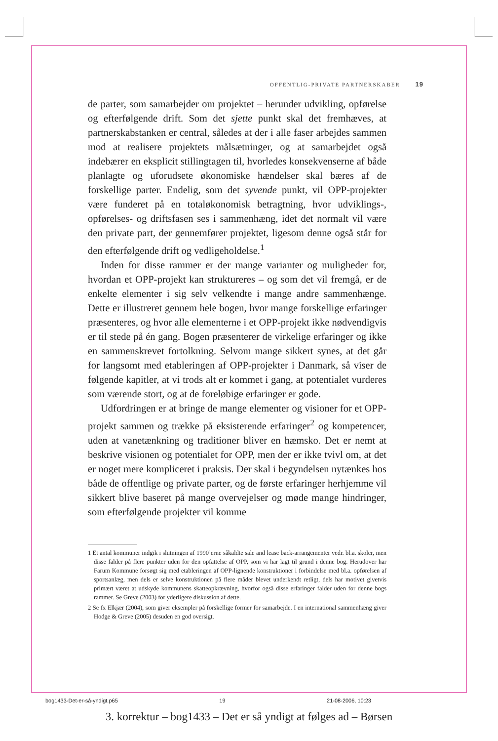OFFENTLIG-PRIVATE PARTNERSKABER 19
de parter, som samarbejder om projektet – herunder udvikling, opførelse og efterfølgende drift. Som det sjette punkt skal det fremhæves, at partnerskabstanken er central, således at der i alle faser arbejdes sammen mod at realisere projektets målsætninger, og at samarbejdet også indebærer en eksplicit stillingtagen til, hvorledes konsekvenserne af både planlagte og uforudsete økonomiske hændelser skal bæres af de forskellige parter. Endelig, som det syvende punkt, vil OPP-projekter være funderet på en totaløkonomisk betragtning, hvor udviklings-, opførelses- og driftsfasen ses i sammenhæng, idet det normalt vil være den private part, der gennemfører projektet, ligesom denne også står for den efterfølgende drift og vedligeholdelse.<sup>1</sup>
Inden for disse rammer er der mange varianter og muligheder for, hvordan et OPP-projekt kan struktureres – og som det vil fremgå, er de enkelte elementer i sig selv velkendte i mange andre sammenhænge. Dette er illustreret gennem hele bogen, hvor mange forskellige erfaringer præsenteres, og hvor alle elementerne i et OPP-projekt ikke nødvendigvis er til stede på én gang. Bogen præsenterer de virkelige erfaringer og ikke en sammenskrevet fortolkning. Selvom mange sikkert synes, at det går for langsomt med etableringen af OPP-projekter i Danmark, så viser de følgende kapitler, at vi trods alt er kommet i gang, at potentialet vurderes som værende stort, og at de foreløbige erfaringer er gode.
Udfordringen er at bringe de mange elementer og visioner for et OPP-projekt sammen og trække på eksisterende erfaringer<sup>2</sup> og kompetencer, uden at vanetænkning og traditioner bliver en hæmsko. Det er nemt at beskrive visionen og potentialet for OPP, men der er ikke tvivl om, at det er noget mere kompliceret i praksis. Der skal i begyndelsen nytænkes hos både de offentlige og private parter, og de første erfaringer herhjemme vil sikkert blive baseret på mange overvejelser og møde mange hindringer, som efterfølgende projekter vil komme
1 Et antal kommuner indgik i slutningen af 1990’erne såkaldte sale and lease back-arrangementer vedr. bl.a. skoler, men disse falder på flere punkter uden for den opfattelse af OPP, som vi har lagt til grund i denne bog. Herudover har Farum Kommune forsøgt sig med etableringen af OPP-lignende konstruktioner i forbindelse med bl.a. opførelsen af sportsanlæg, men dels er selve konstruktionen på flere måder blevet underkendt retligt, dels har motivet givetvis primært været at udskyde kommunens skatteopkrævning, hvorfor også disse erfaringer falder uden for denne bogs rammer. Se Greve (2003) for yderligere diskussion af dette.
2 Se fx Elkjær (2004), som giver eksempler på forskellige former for samarbejde. I en international sammenhæng giver Hodge & Greve (2005) desuden en god oversigt.
bog1433-Det-er-så-yndigt.p65 19 21-08-2006, 10:23
3. korrektur – bog1433 – Det er så yndigt at følges ad – Børsen